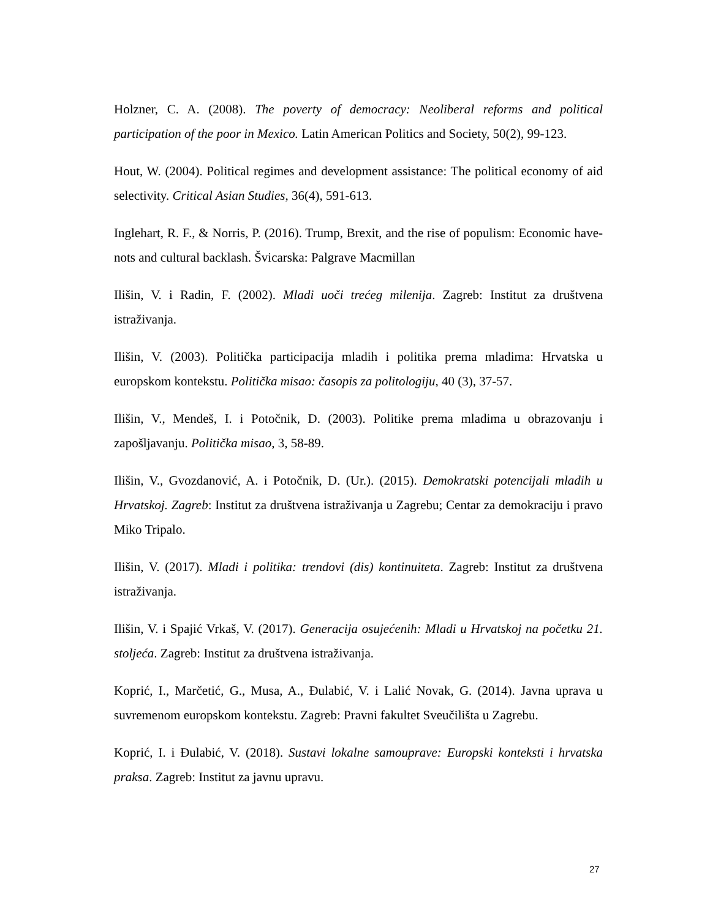Holzner, C. A. (2008). The poverty of democracy: Neoliberal reforms and political participation of the poor in Mexico. Latin American Politics and Society, 50(2), 99-123.
Hout, W. (2004). Political regimes and development assistance: The political economy of aid selectivity. Critical Asian Studies, 36(4), 591-613.
Inglehart, R. F., & Norris, P. (2016). Trump, Brexit, and the rise of populism: Economic have-nots and cultural backlash. Švicarska: Palgrave Macmillan
Ilišin, V. i Radin, F. (2002). Mladi uoči trećeg milenija. Zagreb: Institut za društvena istraživanja.
Ilišin, V. (2003). Politička participacija mladih i politika prema mladima: Hrvatska u europskom kontekstu. Politička misao: časopis za politologiju, 40 (3), 37-57.
Ilišin, V., Mendeš, I. i Potočnik, D. (2003). Politike prema mladima u obrazovanju i zapošljavanju. Politička misao, 3, 58-89.
Ilišin, V., Gvozdanović, A. i Potočnik, D. (Ur.). (2015). Demokratski potencijali mladih u Hrvatskoj. Zagreb: Institut za društvena istraživanja u Zagrebu; Centar za demokraciju i pravo Miko Tripalo.
Ilišin, V. (2017). Mladi i politika: trendovi (dis) kontinuiteta. Zagreb: Institut za društvena istraživanja.
Ilišin, V. i Spajić Vrkaš, V. (2017). Generacija osujećenih: Mladi u Hrvatskoj na početku 21. stoljeća. Zagreb: Institut za društvena istraživanja.
Koprić, I., Marčetić, G., Musa, A., Đulabić, V. i Lalić Novak, G. (2014). Javna uprava u suvremenom europskom kontekstu. Zagreb: Pravni fakultet Sveučilišta u Zagrebu.
Koprić, I. i Đulabić, V. (2018). Sustavi lokalne samouprave: Europski konteksti i hrvatska praksa. Zagreb: Institut za javnu upravu.
27